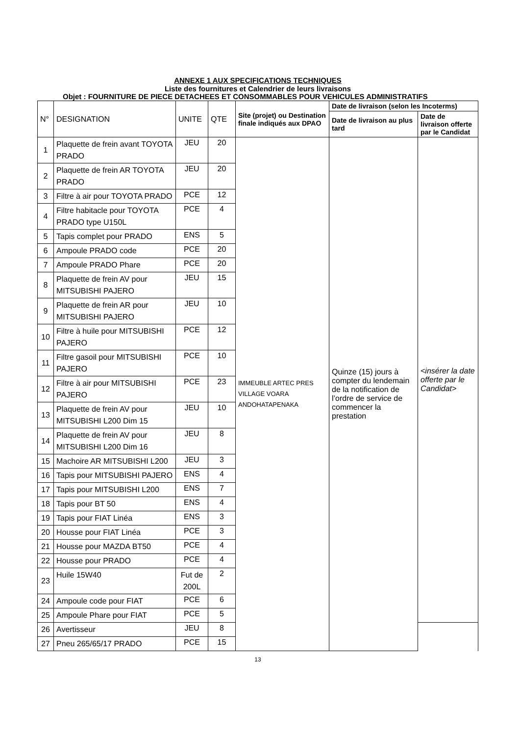ANNEXE 1 AUX SPECIFICATIONS TECHNIQUES
Liste des fournitures et Calendrier de leurs livraisons
Objet : FOURNITURE DE PIECE DETACHEES ET CONSOMMABLES POUR VEHICULES ADMINISTRATIFS
| N° | DESIGNATION | UNITE | QTE | Site (projet) ou Destination finale indiqués aux DPAO | Date de livraison (selon les Incoterms) | |
| --- | --- | --- | --- | --- | --- | --- |
| | | | | | Date de livraison au plus tard | Date de livraison offerte par le Candidat |
| 1 | Plaquette de frein avant TOYOTA PRADO | JEU | 20 | IMMEUBLE ARTEC PRES VILLAGE VOARA ANDOHATAPENAKA | Quinze (15) jours à compter du lendemain de la notification de l’ordre de service de commencer la prestation | <insérer la date offerte par le Candidat> |
| 2 | Plaquette de frein AR TOYOTA PRADO | JEU | 20 | | | |
| 3 | Filtre à air pour TOYOTA PRADO | PCE | 12 | | | |
| 4 | Filtre habitacle pour TOYOTA PRADO type U150L | PCE | 4 | | | |
| 5 | Tapis complet pour PRADO | ENS | 5 | | | |
| 6 | Ampoule PRADO code | PCE | 20 | | | |
| 7 | Ampoule PRADO Phare | PCE | 20 | | | |
| 8 | Plaquette de frein AV pour MITSUBISHI PAJERO | JEU | 15 | | | |
| 9 | Plaquette de frein AR pour MITSUBISHI PAJERO | JEU | 10 | | | |
| 10 | Filtre à huile pour MITSUBISHI PAJERO | PCE | 12 | | | |
| 11 | Filtre gasoil pour MITSUBISHI PAJERO | PCE | 10 | | | |
| 12 | Filtre à air pour MITSUBISHI PAJERO | PCE | 23 | | | |
| 13 | Plaquette de frein AV pour MITSUBISHI L200 Dim 15 | JEU | 10 | | | |
| 14 | Plaquette de frein AV pour MITSUBISHI L200 Dim 16 | JEU | 8 | | | |
| 15 | Machoire AR MITSUBISHI L200 | JEU | 3 | | | |
| 16 | Tapis pour MITSUBISHI PAJERO | ENS | 4 | | | |
| 17 | Tapis pour MITSUBISHI L200 | ENS | 7 | | | |
| 18 | Tapis pour BT 50 | ENS | 4 | | | |
| 19 | Tapis pour FIAT Linéa | ENS | 3 | | | |
| 20 | Housse pour FIAT Linéa | PCE | 3 | | | |
| 21 | Housse pour MAZDA BT50 | PCE | 4 | | | |
| 22 | Housse pour PRADO | PCE | 4 | | | |
| 23 | Huile 15W40 | Fut de 200L | 2 | | | |
| 24 | Ampoule code pour FIAT | PCE | 6 | | | |
| 25 | Ampoule Phare pour FIAT | PCE | 5 | | | |
| 26 | Avertisseur | JEU | 8 | | | |
| 27 | Pneu 265/65/17 PRADO | PCE | 15 | | | |
13